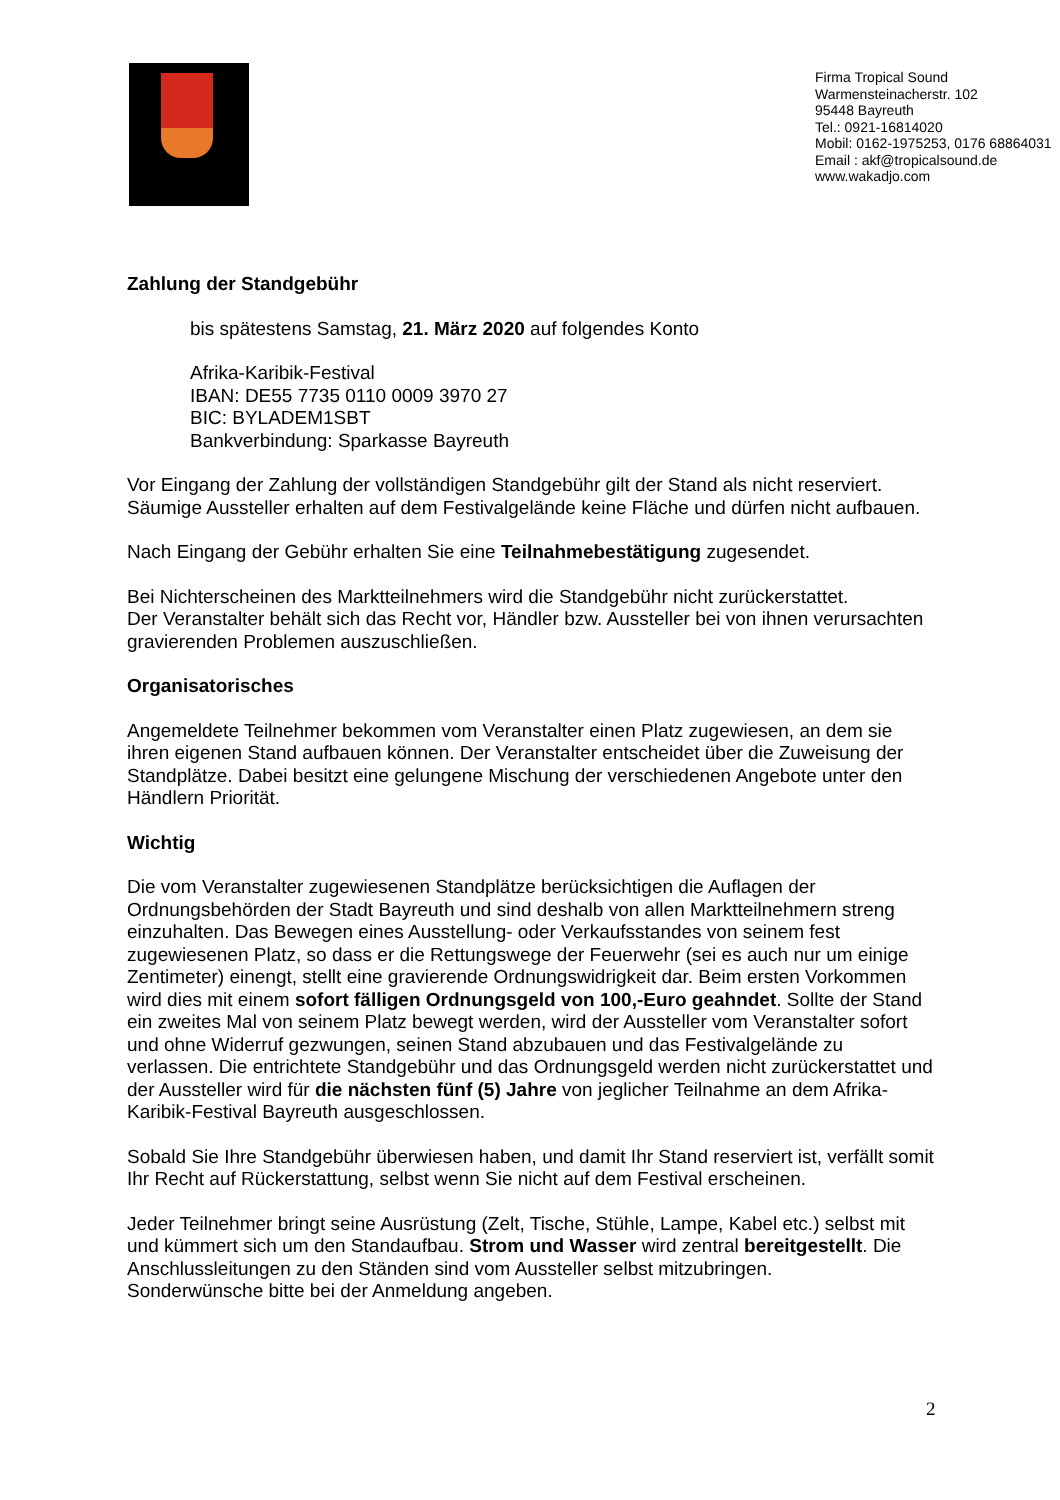Firma Tropical Sound
Warmensteinacherstr. 102
95448 Bayreuth
Tel.: 0921-16814020
Mobil: 0162-1975253, 0176 68864031
Email : akf@tropicalsound.de
www.wakadjo.com
Zahlung der Standgebühr
bis spätestens Samstag, 21. März 2020 auf folgendes Konto
Afrika-Karibik-Festival
IBAN: DE55 7735 0110 0009 3970 27
BIC: BYLADEM1SBT
Bankverbindung: Sparkasse Bayreuth
Vor Eingang der Zahlung der vollständigen Standgebühr gilt der Stand als nicht reserviert. Säumige Aussteller erhalten auf dem Festivalgelände keine Fläche und dürfen nicht aufbauen.
Nach Eingang der Gebühr erhalten Sie eine Teilnahmebestätigung zugesendet.
Bei Nichterscheinen des Marktteilnehmers wird die Standgebühr nicht zurückerstattet.
Der Veranstalter behält sich das Recht vor, Händler bzw. Aussteller bei von ihnen verursachten gravierenden Problemen auszuschließen.
Organisatorisches
Angemeldete Teilnehmer bekommen vom Veranstalter einen Platz zugewiesen, an dem sie ihren eigenen Stand aufbauen können. Der Veranstalter entscheidet über die Zuweisung der Standplätze. Dabei besitzt eine gelungene Mischung der verschiedenen Angebote unter den Händlern Priorität.
Wichtig
Die vom Veranstalter zugewiesenen Standplätze berücksichtigen die Auflagen der Ordnungsbehörden der Stadt Bayreuth und sind deshalb von allen Marktteilnehmern streng einzuhalten. Das Bewegen eines Ausstellung- oder Verkaufsstandes von seinem fest zugewiesenen Platz, so dass er die Rettungswege der Feuerwehr (sei es auch nur um einige Zentimeter) einengt, stellt eine gravierende Ordnungswidrigkeit dar. Beim ersten Vorkommen wird dies mit einem sofort fälligen Ordnungsgeld von 100,-Euro geahndet. Sollte der Stand ein zweites Mal von seinem Platz bewegt werden, wird der Aussteller vom Veranstalter sofort und ohne Widerruf gezwungen, seinen Stand abzubauen und das Festivalgelände zu verlassen. Die entrichtete Standgebühr und das Ordnungsgeld werden nicht zurückerstattet und der Aussteller wird für die nächsten fünf (5) Jahre von jeglicher Teilnahme an dem Afrika-Karibik-Festival Bayreuth ausgeschlossen.
Sobald Sie Ihre Standgebühr überwiesen haben, und damit Ihr Stand reserviert ist, verfällt somit Ihr Recht auf Rückerstattung, selbst wenn Sie nicht auf dem Festival erscheinen.
Jeder Teilnehmer bringt seine Ausrüstung (Zelt, Tische, Stühle, Lampe, Kabel etc.) selbst mit und kümmert sich um den Standaufbau. Strom und Wasser wird zentral bereitgestellt. Die Anschlussleitungen zu den Ständen sind vom Aussteller selbst mitzubringen.
Sonderwünsche bitte bei der Anmeldung angeben.
2